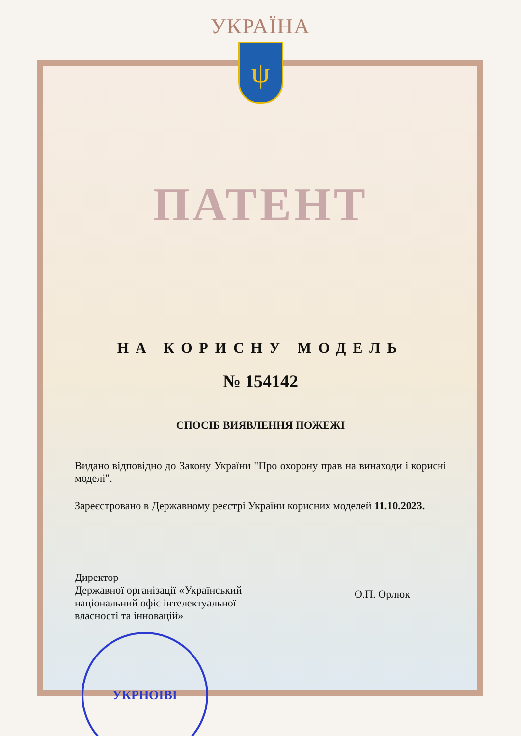УКРАЇНА
ψ
ПАТЕНТ
НА КОРИСНУ МОДЕЛЬ
№ 154142
СПОСІБ ВИЯВЛЕННЯ ПОЖЕЖІ
Видано відповідно до Закону України "Про охорону прав на винаходи і корисні моделі".
Зареєстровано в Державному реєстрі України корисних моделей 11.10.2023.
Директор
Державної організації «Український національний офіс інтелектуальної власності та інновацій»
О.П. Орлюк
УКРНОІВІ